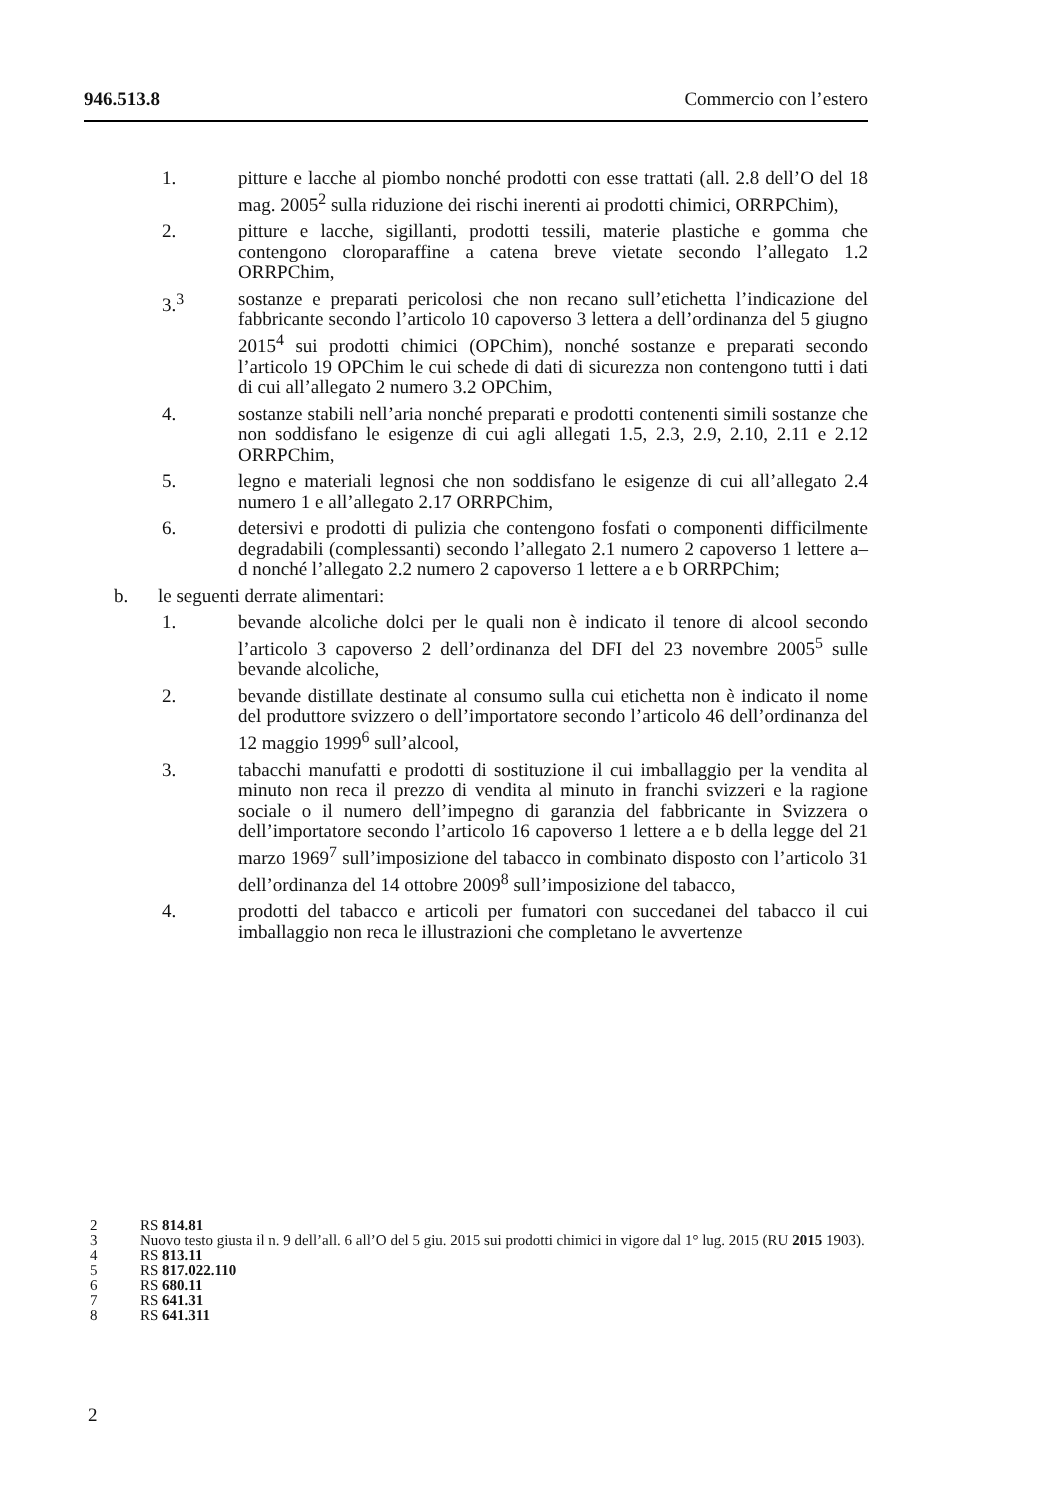946.513.8 Commercio con l’estero
1. pitture e lacche al piombo nonché prodotti con esse trattati (all. 2.8 dell’O del 18 mag. 2005<sup>2</sup> sulla riduzione dei rischi inerenti ai prodotti chimici, ORRPChim),
2. pitture e lacche, sigillanti, prodotti tessili, materie plastiche e gomma che contengono cloroparaffine a catena breve vietate secondo l’allegato 1.2 ORRPChim,
3.<sup>3</sup> sostanze e preparati pericolosi che non recano sull’etichetta l’indicazione del fabbricante secondo l’articolo 10 capoverso 3 lettera a dell’ordinanza del 5 giugno 2015<sup>4</sup> sui prodotti chimici (OPChim), nonché sostanze e preparati secondo l’articolo 19 OPChim le cui schede di dati di sicurezza non contengono tutti i dati di cui all’allegato 2 numero 3.2 OPChim,
4. sostanze stabili nell’aria nonché preparati e prodotti contenenti simili sostanze che non soddisfano le esigenze di cui agli allegati 1.5, 2.3, 2.9, 2.10, 2.11 e 2.12 ORRPChim,
5. legno e materiali legnosi che non soddisfano le esigenze di cui all’allegato 2.4 numero 1 e all’allegato 2.17 ORRPChim,
6. detersivi e prodotti di pulizia che contengono fosfati o componenti difficilmente degradabili (complessanti) secondo l’allegato 2.1 numero 2 capoverso 1 lettere a–d nonché l’allegato 2.2 numero 2 capoverso 1 lettere a e b ORRPChim;
b. le seguenti derrate alimentari:
1. bevande alcoliche dolci per le quali non è indicato il tenore di alcool secondo l’articolo 3 capoverso 2 dell’ordinanza del DFI del 23 novembre 2005<sup>5</sup> sulle bevande alcoliche,
2. bevande distillate destinate al consumo sulla cui etichetta non è indicato il nome del produttore svizzero o dell’importatore secondo l’articolo 46 dell’ordinanza del 12 maggio 1999<sup>6</sup> sull’alcool,
3. tabacchi manufatti e prodotti di sostituzione il cui imballaggio per la vendita al minuto non reca il prezzo di vendita al minuto in franchi svizzeri e la ragione sociale o il numero dell’impegno di garanzia del fabbricante in Svizzera o dell’importatore secondo l’articolo 16 capoverso 1 lettere a e b della legge del 21 marzo 1969<sup>7</sup> sull’imposizione del tabacco in combinato disposto con l’articolo 31 dell’ordinanza del 14 ottobre 2009<sup>8</sup> sull’imposizione del tabacco,
4. prodotti del tabacco e articoli per fumatori con succedanei del tabacco il cui imballaggio non reca le illustrazioni che completano le avvertenze
2 RS 814.81
3 Nuovo testo giusta il n. 9 dell’all. 6 all’O del 5 giu. 2015 sui prodotti chimici in vigore dal 1° lug. 2015 (RU 2015 1903).
4 RS 813.11
5 RS 817.022.110
6 RS 680.11
7 RS 641.31
8 RS 641.311
2